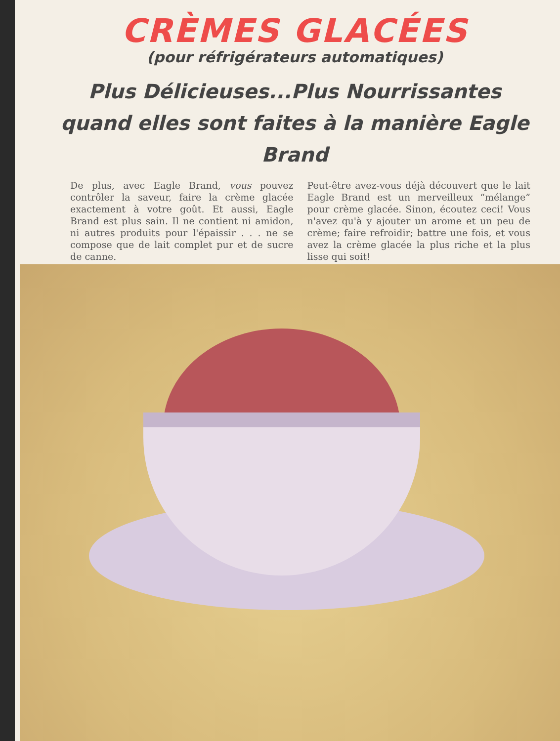CRÈMES GLACÉES
(pour réfrigérateurs automatiques)
Plus Délicieuses...Plus Nourrissantes quand elles sont faites à la manière Eagle Brand
De plus, avec Eagle Brand, vous pouvez contrôler la saveur, faire la crème glacée exactement à votre goût. Et aussi, Eagle Brand est plus sain. Il ne contient ni amidon, ni autres produits pour l'épaissir . . . ne se compose que de lait complet pur et de sucre de canne.
Peut-être avez-vous déjà découvert que le lait Eagle Brand est un merveilleux “mélange” pour crème glacée. Sinon, écoutez ceci! Vous n'avez qu'à y ajouter un arome et un peu de crème; faire refroidir; battre une fois, et vous avez la crème glacée la plus riche et la plus lisse qui soit!